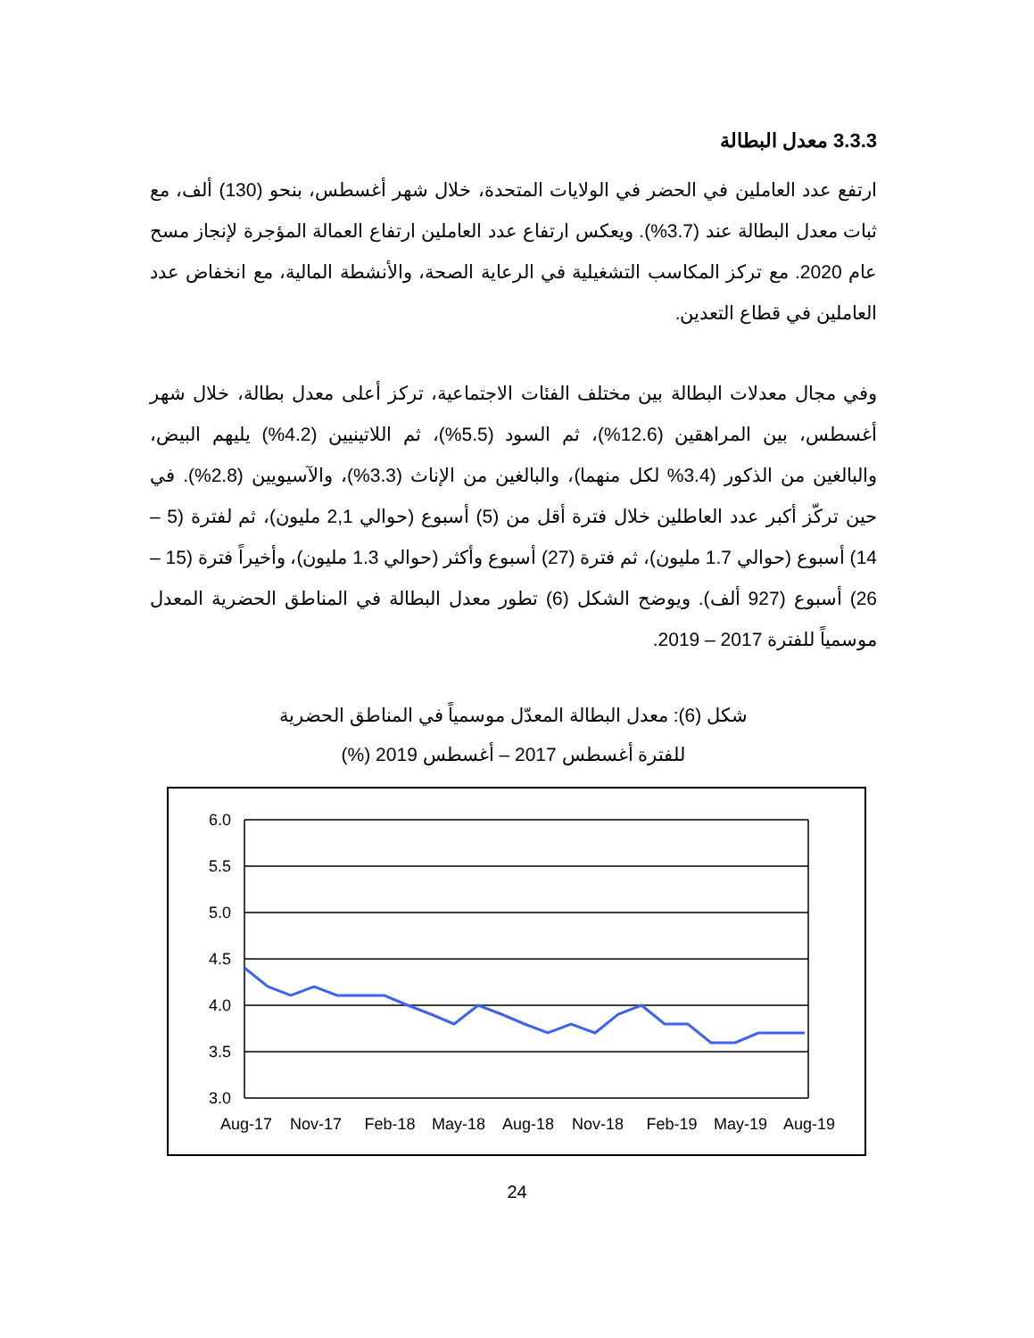3.3.3 معدل البطالة
ارتفع عدد العاملين في الحضر في الولايات المتحدة، خلال شهر أغسطس، بنحو (130) ألف، مع ثبات معدل البطالة عند (3.7%). ويعكس ارتفاع عدد العاملين ارتفاع العمالة المؤجرة لإنجاز مسح عام 2020. مع تركز المكاسب التشغيلية في الرعاية الصحة، والأنشطة المالية، مع انخفاض عدد العاملين في قطاع التعدين.
وفي مجال معدلات البطالة بين مختلف الفئات الاجتماعية، تركز أعلى معدل بطالة، خلال شهر أغسطس، بين المراهقين (12.6%)، ثم السود (5.5%)، ثم اللاتينيين (4.2%) يليهم البيض، والبالغين من الذكور (3.4% لكل منهما)، والبالغين من الإناث (3.3%)، والآسيويين (2.8%). في حين تركّز أكبر عدد العاطلين خلال فترة أقل من (5) أسبوع (حوالي 2,1 مليون)، ثم لفترة (5 – 14) أسبوع (حوالي 1.7 مليون)، ثم فترة (27) أسبوع وأكثر (حوالي 1.3 مليون)، وأخيراً فترة (15 – 26) أسبوع (927 ألف). ويوضح الشكل (6) تطور معدل البطالة في المناطق الحضرية المعدل موسمياً للفترة 2017 – 2019.
شكل (6): معدل البطالة المعدّل موسمياً في المناطق الحضرية
للفترة أغسطس 2017 – أغسطس 2019 (%)
6.0
5.5
5.0
4.5
4.0
3.5
3.0
Aug-17
Nov-17
Feb-18
May-18
Aug-18
Nov-18
Feb-19
May-19
Aug-19
24